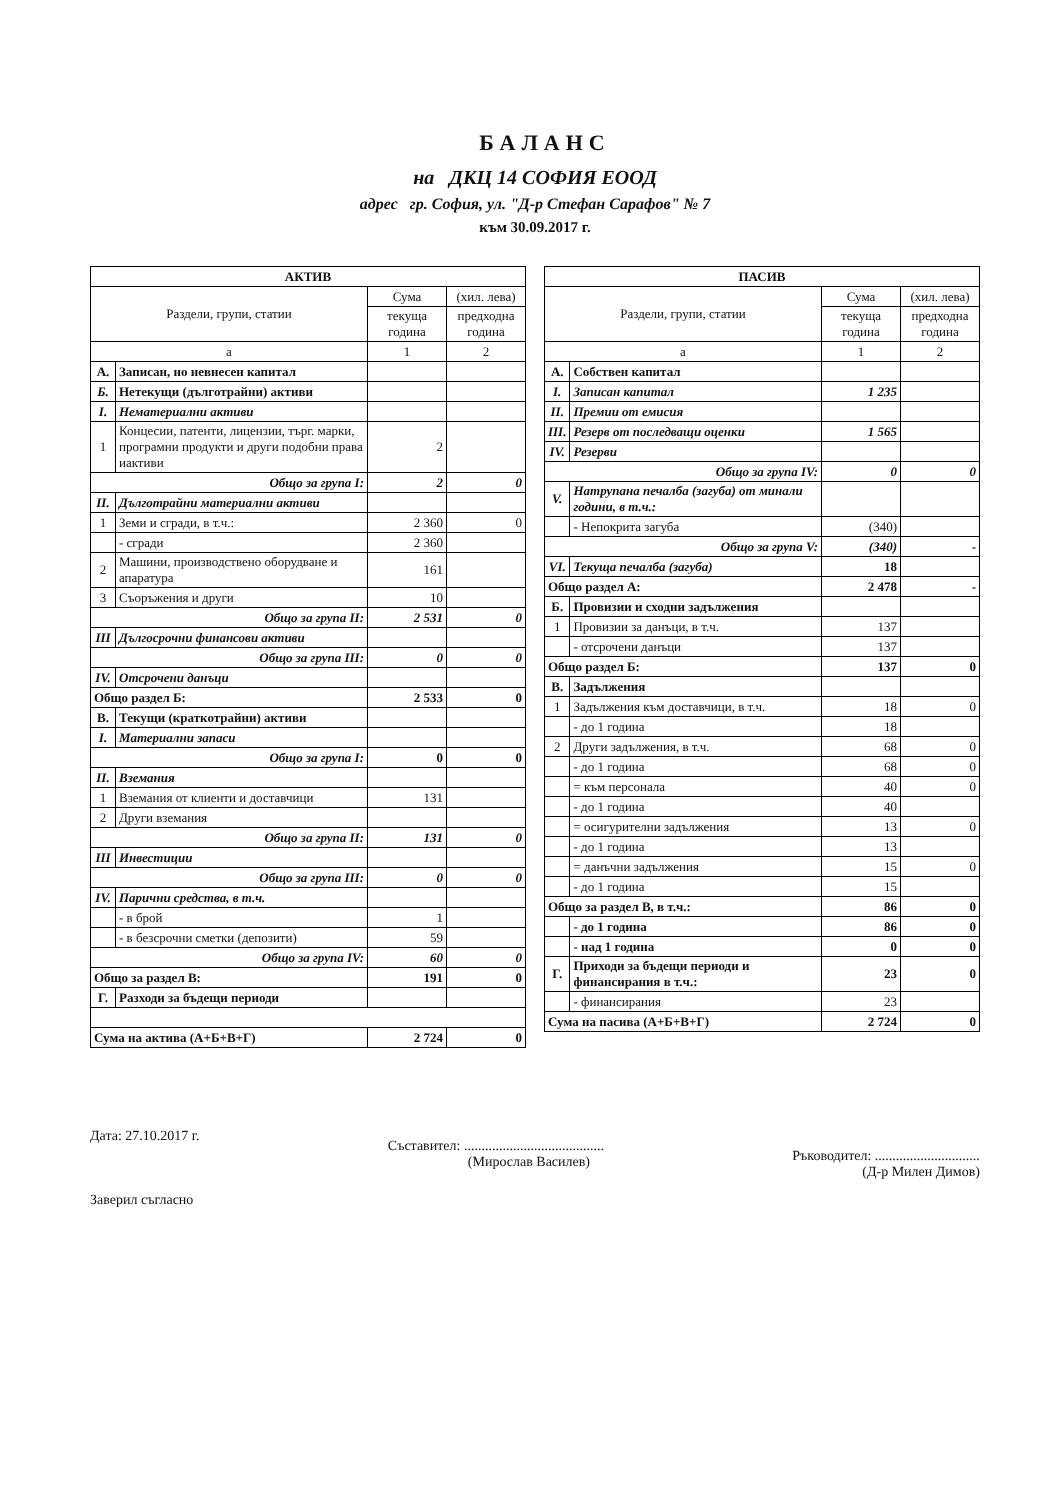БАЛАНС
на ДКЦ 14 СОФИЯ ЕООД
адрес гр. София, ул. "Д-р Стефан Сарафов" № 7
към 30.09.2017 г.
| АКТИВ | | | |
| --- | --- | --- | --- |
| Раздели, групи, статии | | Сума | (хил. лева) |
| | | текуща година | предходна година |
| а | | 1 | 2 |
| А. | Записан, но невнесен капитал | | |
| Б. | Нетекущи (дълготрайни) активи | | |
| I. | Нематериални активи | | |
| 1 | Концесии, патенти, лицензии, търг. марки, програмни продукти и други подобни права иактиви | 2 | |
| Общо за група I: | | 2 | 0 |
| II. | Дълготрайни материални активи | | |
| 1 | Земи и сгради, в т.ч.: | 2 360 | 0 |
| | - сгради | 2 360 | |
| 2 | Машини, производствено оборудване и апаратура | 161 | |
| 3 | Съоръжения и други | 10 | |
| Общо за група II: | | 2 531 | 0 |
| III | Дългосрочни финансови активи | | |
| Общо за група III: | | 0 | 0 |
| IV. | Отсрочени данъци | | |
| Общо раздел Б: | | 2 533 | 0 |
| В. | Текущи (краткотрайни) активи | | |
| I. | Материални запаси | | |
| Общо за група I: | | 0 | 0 |
| II. | Вземания | | |
| 1 | Вземания от клиенти и доставчици | 131 | |
| 2 | Други вземания | | |
| Общо за група II: | | 131 | 0 |
| III | Инвестиции | | |
| Общо за група III: | | 0 | 0 |
| IV. | Парични средства, в т.ч. | | |
| | - в брой | 1 | |
| | - в безсрочни сметки (депозити) | 59 | |
| Общо за група IV: | | 60 | 0 |
| Общо за раздел В: | | 191 | 0 |
| Г. | Разходи за бъдещи периоди | | |
| Сума на актива (А+Б+В+Г) | | 2 724 | 0 |
| ПАСИВ | | | |
| --- | --- | --- | --- |
| Раздели, групи, статии | | Сума | (хил. лева) |
| | | текуща година | предходна година |
| а | | 1 | 2 |
| А. | Собствен капитал | | |
| I. | Записан капитал | 1 235 | |
| II. | Премии от емисия | | |
| III. | Резерв от последващи оценки | 1 565 | |
| IV. | Резерви | | |
| Общо за група IV: | | 0 | 0 |
| V. | Натрупана печалба (загуба) от минали години, в т.ч.: | | |
| | - Непокрита загуба | (340) | |
| Общо за група V: | | (340) | - |
| VI. | Текуща печалба (загуба) | 18 | |
| Общо раздел А: | | 2 478 | - |
| Б. | Провизии и сходни задължения | | |
| 1 | Провизии за данъци, в т.ч. | 137 | |
| | - отсрочени данъци | 137 | |
| Общо раздел Б: | | 137 | 0 |
| В. | Задължения | | |
| 1 | Задължения към доставчици, в т.ч. | 18 | 0 |
| | - до 1 година | 18 | |
| 2 | Други задължения, в т.ч. | 68 | 0 |
| | - до 1 година | 68 | 0 |
| | = към персонала | 40 | 0 |
| | - до 1 година | 40 | |
| | = осигурителни задължения | 13 | 0 |
| | - до 1 година | 13 | |
| | = данъчни задължения | 15 | 0 |
| | - до 1 година | 15 | |
| Общо за раздел В, в т.ч.: | | 86 | 0 |
| | - до 1 година | 86 | 0 |
| | - над 1 година | 0 | 0 |
| Г. | Приходи за бъдещи периоди и финансирания в т.ч.: | 23 | 0 |
| | - финансирания | 23 | |
| Сума на пасива (А+Б+В+Г) | | 2 724 | 0 |
Дата: 27.10.2017 г.
Заверил съгласно
Съставител: ........................................
(Мирослав Василев)
Ръководител: ..............................
(Д-р Милен Димов)